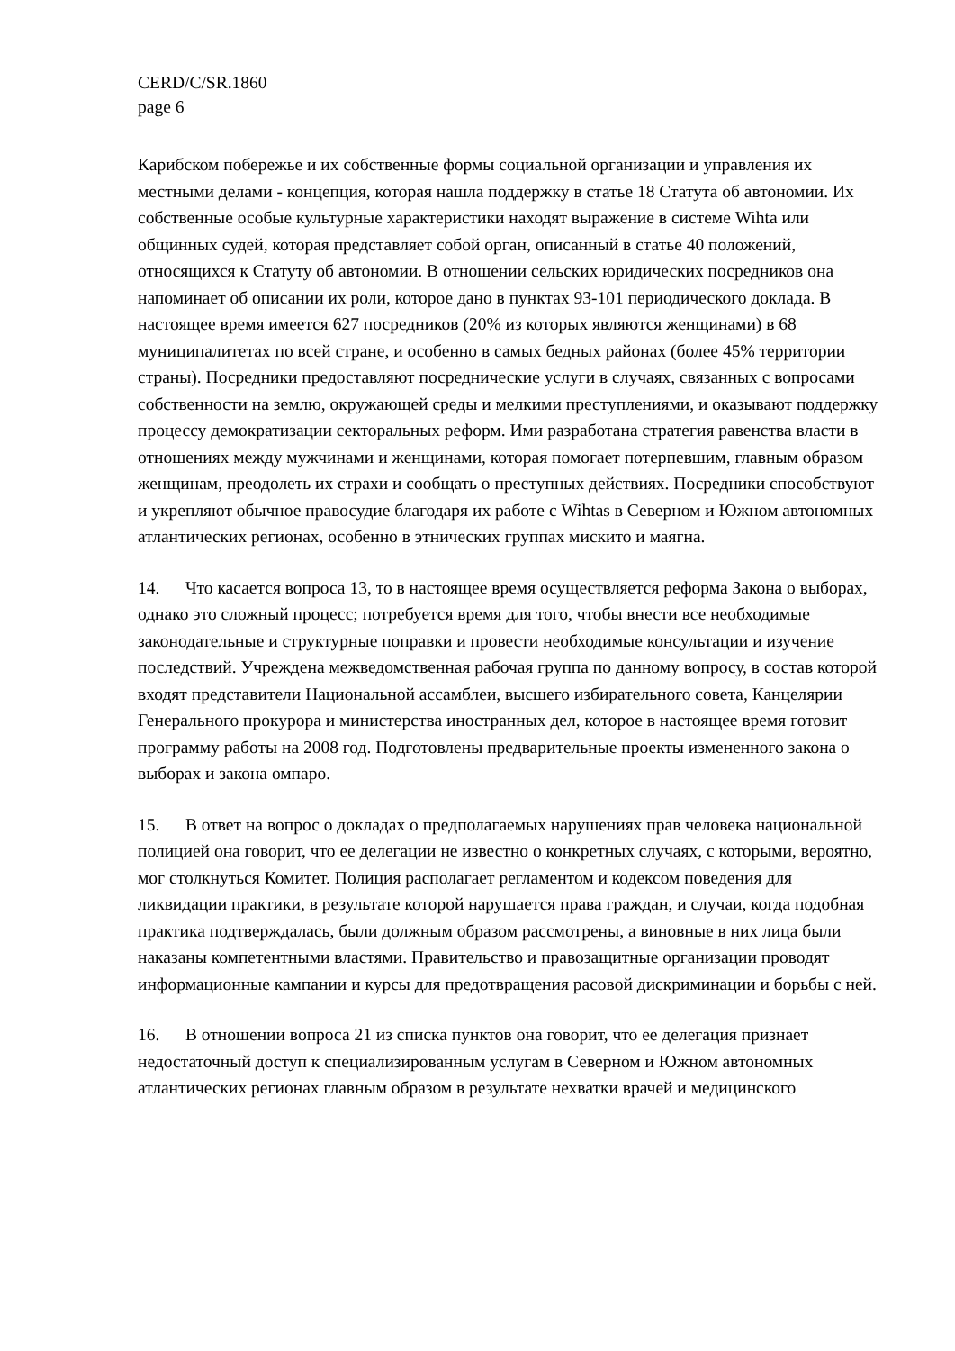CERD/C/SR.1860
page 6
Карибском побережье и их собственные формы социальной организации и управления их местными делами - концепция, которая нашла поддержку в статье 18 Статута об автономии. Их собственные особые культурные характеристики находят выражение в системе Wihta или общинных судей, которая представляет собой орган, описанный в статье 40 положений, относящихся к Статуту об автономии. В отношении сельских юридических посредников она напоминает об описании их роли, которое дано в пунктах 93-101 периодического доклада. В настоящее время имеется 627 посредников (20% из которых являются женщинами) в 68 муниципалитетах по всей стране, и особенно в самых бедных районах (более 45% территории страны). Посредники предоставляют посреднические услуги в случаях, связанных с вопросами собственности на землю, окружающей среды и мелкими преступлениями, и оказывают поддержку процессу демократизации секторальных реформ. Ими разработана стратегия равенства власти в отношениях между мужчинами и женщинами, которая помогает потерпевшим, главным образом женщинам, преодолеть их страхи и сообщать о преступных действиях. Посредники способствуют и укрепляют обычное правосудие благодаря их работе с Wihtas в Северном и Южном автономных атлантических регионах, особенно в этнических группах мискито и маягна.
14. Что касается вопроса 13, то в настоящее время осуществляется реформа Закона о выборах, однако это сложный процесс; потребуется время для того, чтобы внести все необходимые законодательные и структурные поправки и провести необходимые консультации и изучение последствий. Учреждена межведомственная рабочая группа по данному вопросу, в состав которой входят представители Национальной ассамблеи, высшего избирательного совета, Канцелярии Генерального прокурора и министерства иностранных дел, которое в настоящее время готовит программу работы на 2008 год. Подготовлены предварительные проекты измененного закона о выборах и закона омпаро.
15. В ответ на вопрос о докладах о предполагаемых нарушениях прав человека национальной полицией она говорит, что ее делегации не известно о конкретных случаях, с которыми, вероятно, мог столкнуться Комитет. Полиция располагает регламентом и кодексом поведения для ликвидации практики, в результате которой нарушается права граждан, и случаи, когда подобная практика подтверждалась, были должным образом рассмотрены, а виновные в них лица были наказаны компетентными властями. Правительство и правозащитные организации проводят информационные кампании и курсы для предотвращения расовой дискриминации и борьбы с ней.
16. В отношении вопроса 21 из списка пунктов она говорит, что ее делегация признает недостаточный доступ к специализированным услугам в Северном и Южном автономных атлантических регионах главным образом в результате нехватки врачей и медицинского